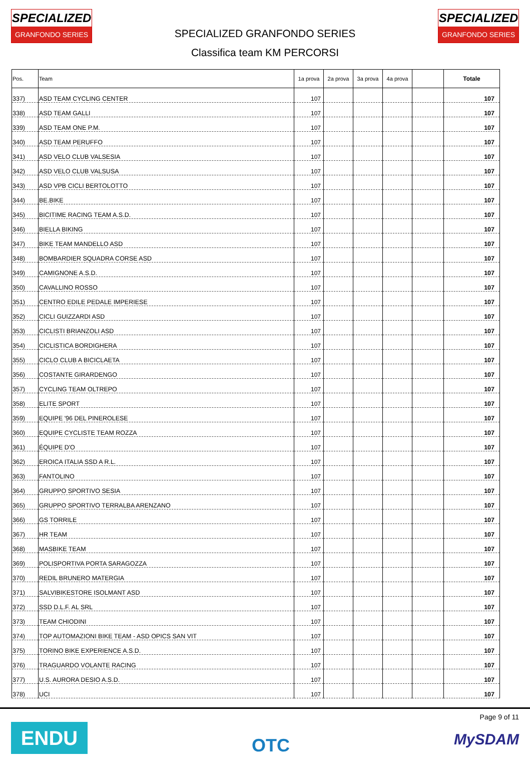SPECIALIZED
GRANFONDO SERIES
SPECIALIZED GRANFONDO SERIES
Classifica team KM PERCORSI
SPECIALIZED
GRANFONDO SERIES
| Pos. | Team | 1a prova | 2a prova | 3a prova | 4a prova | | Totale |
| --- | --- | --- | --- | --- | --- | --- | --- |
| 337) | ASD TEAM CYCLING CENTER | 107 | | | | | 107 |
| 338) | ASD TEAM GALLI | 107 | | | | | 107 |
| 339) | ASD TEAM ONE P.M. | 107 | | | | | 107 |
| 340) | ASD TEAM PERUFFO | 107 | | | | | 107 |
| 341) | ASD VELO CLUB VALSESIA | 107 | | | | | 107 |
| 342) | ASD VELO CLUB VALSUSA | 107 | | | | | 107 |
| 343) | ASD VPB CICLI BERTOLOTTO | 107 | | | | | 107 |
| 344) | BE.BIKE | 107 | | | | | 107 |
| 345) | BICITIME RACING TEAM A.S.D. | 107 | | | | | 107 |
| 346) | BIELLA BIKING | 107 | | | | | 107 |
| 347) | BIKE TEAM MANDELLO ASD | 107 | | | | | 107 |
| 348) | BOMBARDIER SQUADRA CORSE ASD | 107 | | | | | 107 |
| 349) | CAMIGNONE A.S.D. | 107 | | | | | 107 |
| 350) | CAVALLINO ROSSO | 107 | | | | | 107 |
| 351) | CENTRO EDILE PEDALE IMPERIESE | 107 | | | | | 107 |
| 352) | CICLI GUIZZARDI ASD | 107 | | | | | 107 |
| 353) | CICLISTI BRIANZOLI ASD | 107 | | | | | 107 |
| 354) | CICLISTICA BORDIGHERA | 107 | | | | | 107 |
| 355) | CICLO CLUB A BICICLAETA | 107 | | | | | 107 |
| 356) | COSTANTE GIRARDENGO | 107 | | | | | 107 |
| 357) | CYCLING TEAM OLTREPO | 107 | | | | | 107 |
| 358) | ELITE SPORT | 107 | | | | | 107 |
| 359) | EQUIPE '96 DEL PINEROLESE | 107 | | | | | 107 |
| 360) | EQUIPE CYCLISTE TEAM ROZZA | 107 | | | | | 107 |
| 361) | ÉQUIPE D'O | 107 | | | | | 107 |
| 362) | EROICA ITALIA SSD A R.L. | 107 | | | | | 107 |
| 363) | FANTOLINO | 107 | | | | | 107 |
| 364) | GRUPPO SPORTIVO SESIA | 107 | | | | | 107 |
| 365) | GRUPPO SPORTIVO TERRALBA ARENZANO | 107 | | | | | 107 |
| 366) | GS TORRILE | 107 | | | | | 107 |
| 367) | HR TEAM | 107 | | | | | 107 |
| 368) | MASBIKE TEAM | 107 | | | | | 107 |
| 369) | POLISPORTIVA PORTA SARAGOZZA | 107 | | | | | 107 |
| 370) | REDIL BRUNERO MATERGIA | 107 | | | | | 107 |
| 371) | SALVIBIKESTORE ISOLMANT ASD | 107 | | | | | 107 |
| 372) | SSD D.L.F. AL SRL | 107 | | | | | 107 |
| 373) | TEAM CHIODINI | 107 | | | | | 107 |
| 374) | TOP AUTOMAZIONI BIKE TEAM - ASD OPICS SAN VIT | 107 | | | | | 107 |
| 375) | TORINO BIKE EXPERIENCE A.S.D. | 107 | | | | | 107 |
| 376) | TRAGUARDO VOLANTE RACING | 107 | | | | | 107 |
| 377) | U.S. AURORA DESIO A.S.D. | 107 | | | | | 107 |
| 378) | UCI | 107 | | | | | 107 |
ENDU
OTC
Page 9 of 11
MySDAM